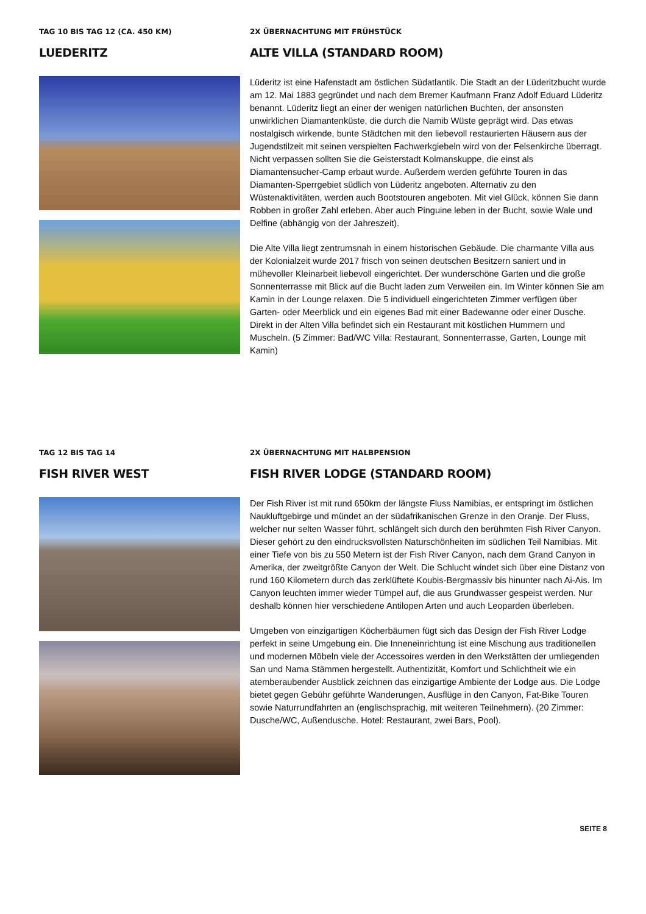TAG 10 BIS TAG 12 (CA. 450 KM)
LUEDERITZ
2X ÜBERNACHTUNG MIT FRÜHSTÜCK
ALTE VILLA (STANDARD ROOM)
Lüderitz ist eine Hafenstadt am östlichen Südatlantik. Die Stadt an der Lüderitzbucht wurde am 12. Mai 1883 gegründet und nach dem Bremer Kaufmann Franz Adolf Eduard Lüderitz benannt. Lüderitz liegt an einer der wenigen natürlichen Buchten, der ansonsten unwirklichen Diamantenküste, die durch die Namib Wüste geprägt wird. Das etwas nostalgisch wirkende, bunte Städtchen mit den liebevoll restaurierten Häusern aus der Jugendstilzeit mit seinen verspielten Fachwerkgiebeln wird von der Felsenkirche überragt. Nicht verpassen sollten Sie die Geisterstadt Kolmanskuppe, die einst als Diamantensucher-Camp erbaut wurde. Außerdem werden geführte Touren in das Diamanten-Sperrgebiet südlich von Lüderitz angeboten. Alternativ zu den Wüstenaktivitäten, werden auch Bootstouren angeboten. Mit viel Glück, können Sie dann Robben in großer Zahl erleben. Aber auch Pinguine leben in der Bucht, sowie Wale und Delfine (abhängig von der Jahreszeit).
Die Alte Villa liegt zentrumsnah in einem historischen Gebäude. Die charmante Villa aus der Kolonialzeit wurde 2017 frisch von seinen deutschen Besitzern saniert und in mühevoller Kleinarbeit liebevoll eingerichtet. Der wunderschöne Garten und die große Sonnenterrasse mit Blick auf die Bucht laden zum Verweilen ein. Im Winter können Sie am Kamin in der Lounge relaxen. Die 5 individuell eingerichteten Zimmer verfügen über Garten- oder Meerblick und ein eigenes Bad mit einer Badewanne oder einer Dusche. Direkt in der Alten Villa befindet sich ein Restaurant mit köstlichen Hummern und Muscheln. (5 Zimmer: Bad/WC Villa: Restaurant, Sonnenterrasse, Garten, Lounge mit Kamin)
TAG 12 BIS TAG 14
FISH RIVER WEST
2X ÜBERNACHTUNG MIT HALBPENSION
FISH RIVER LODGE (STANDARD ROOM)
Der Fish River ist mit rund 650km der längste Fluss Namibias, er entspringt im östlichen Naukluftgebirge und mündet an der südafrikanischen Grenze in den Oranje. Der Fluss, welcher nur selten Wasser führt, schlängelt sich durch den berühmten Fish River Canyon. Dieser gehört zu den eindrucksvollsten Naturschönheiten im südlichen Teil Namibias. Mit einer Tiefe von bis zu 550 Metern ist der Fish River Canyon, nach dem Grand Canyon in Amerika, der zweitgrößte Canyon der Welt. Die Schlucht windet sich über eine Distanz von rund 160 Kilometern durch das zerklüftete Koubis-Bergmassiv bis hinunter nach Ai-Ais. Im Canyon leuchten immer wieder Tümpel auf, die aus Grundwasser gespeist werden. Nur deshalb können hier verschiedene Antilopen Arten und auch Leoparden überleben.
Umgeben von einzigartigen Köcherbäumen fügt sich das Design der Fish River Lodge perfekt in seine Umgebung ein. Die Inneneinrichtung ist eine Mischung aus traditionellen und modernen Möbeln viele der Accessoires werden in den Werkstätten der umliegenden San und Nama Stämmen hergestellt. Authentizität, Komfort und Schlichtheit wie ein atemberaubender Ausblick zeichnen das einzigartige Ambiente der Lodge aus. Die Lodge bietet gegen Gebühr geführte Wanderungen, Ausflüge in den Canyon, Fat-Bike Touren sowie Naturrundfahrten an (englischsprachig, mit weiteren Teilnehmern). (20 Zimmer: Dusche/WC, Außendusche. Hotel: Restaurant, zwei Bars, Pool).
SEITE 8